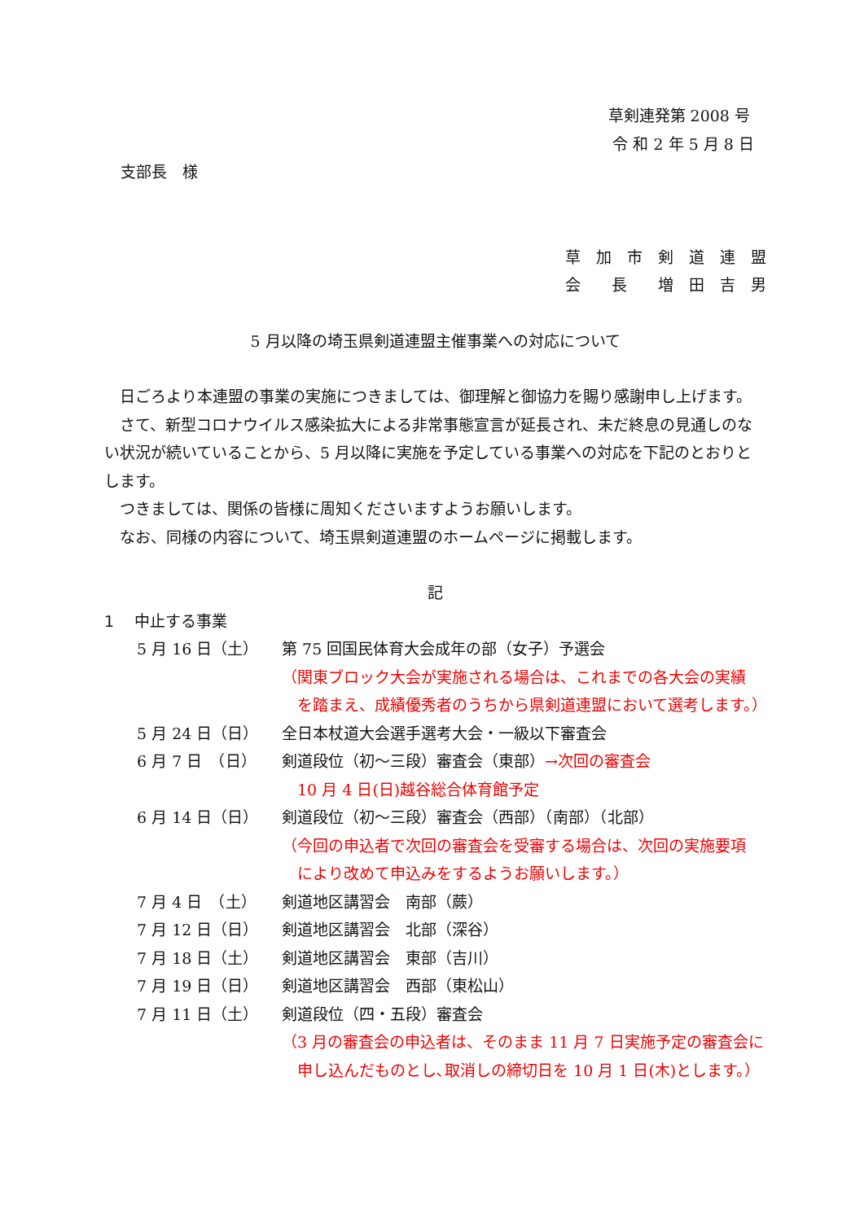草剣連発第 2008 号
令 和 2 年 5 月 8 日
支部長　様
草　加　市　剣　道　連　盟
会　　長　　増　田　吉　男
5 月以降の埼玉県剣道連盟主催事業への対応について
　日ごろより本連盟の事業の実施につきましては、御理解と御協力を賜り感謝申し上げます。
　さて、新型コロナウイルス感染拡大による非常事態宣言が延長され、未だ終息の見通しのない状況が続いていることから、5 月以降に実施を予定している事業への対応を下記のとおりとします。
　つきましては、関係の皆様に周知くださいますようお願いします。
　なお、同様の内容について、埼玉県剣道連盟のホームページに掲載します。
記
1　 中止する事業
| 5 月 16 日（土） | 第 75 回国民体育大会成年の部（女子）予選会 （関東ブロック大会が実施される場合は、これまでの各大会の実績 を踏まえ、成績優秀者のうちから県剣道連盟において選考します。） |
| 5 月 24 日（日） | 全日本杖道大会選手選考大会・一級以下審査会 |
| 6 月 7 日 （日） | 剣道段位（初～三段）審査会（東部） →次回の審査会 10 月 4 日(日)越谷総合体育館予定 |
| 6 月 14 日（日） | 剣道段位（初～三段）審査会（西部）（南部）（北部） （今回の申込者で次回の審査会を受審する場合は、次回の実施要項 により改めて申込みをするようお願いします。） |
| 7 月 4 日 （土） | 剣道地区講習会 南部（蕨） |
| 7 月 12 日（日） | 剣道地区講習会 北部（深谷） |
| 7 月 18 日（土） | 剣道地区講習会 東部（吉川） |
| 7 月 19 日（日） | 剣道地区講習会 西部（東松山） |
| 7 月 11 日（土） | 剣道段位（四・五段）審査会 （3 月の審査会の申込者は、そのまま 11 月 7 日実施予定の審査会に 申し込んだものとし､取消しの締切日を 10 月 1 日(木)とします。） |